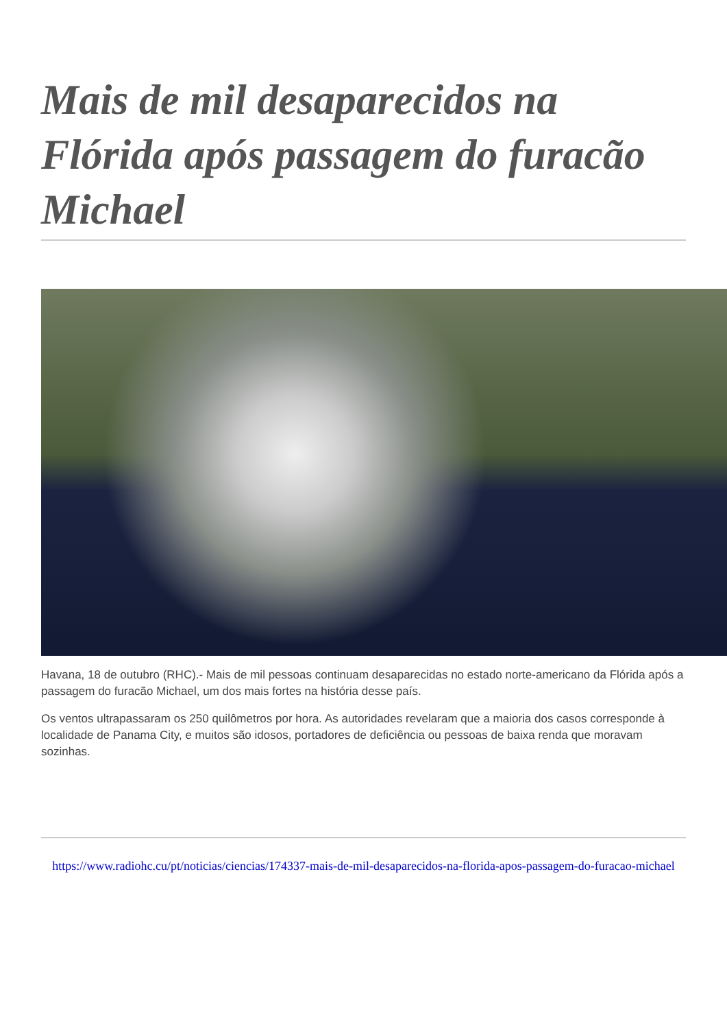Mais de mil desaparecidos na Flórida após passagem do furacão Michael
Havana, 18 de outubro (RHC).- Mais de mil pessoas continuam desaparecidas no estado norte-americano da Flórida após a passagem do furacão Michael, um dos mais fortes na história desse país.
Os ventos ultrapassaram os 250 quilômetros por hora. As autoridades revelaram que a maioria dos casos corresponde à localidade de Panama City, e muitos são idosos, portadores de deficiência ou pessoas de baixa renda que moravam sozinhas.
https://www.radiohc.cu/pt/noticias/ciencias/174337-mais-de-mil-desaparecidos-na-florida-apos-passagem-do-furacao-michael